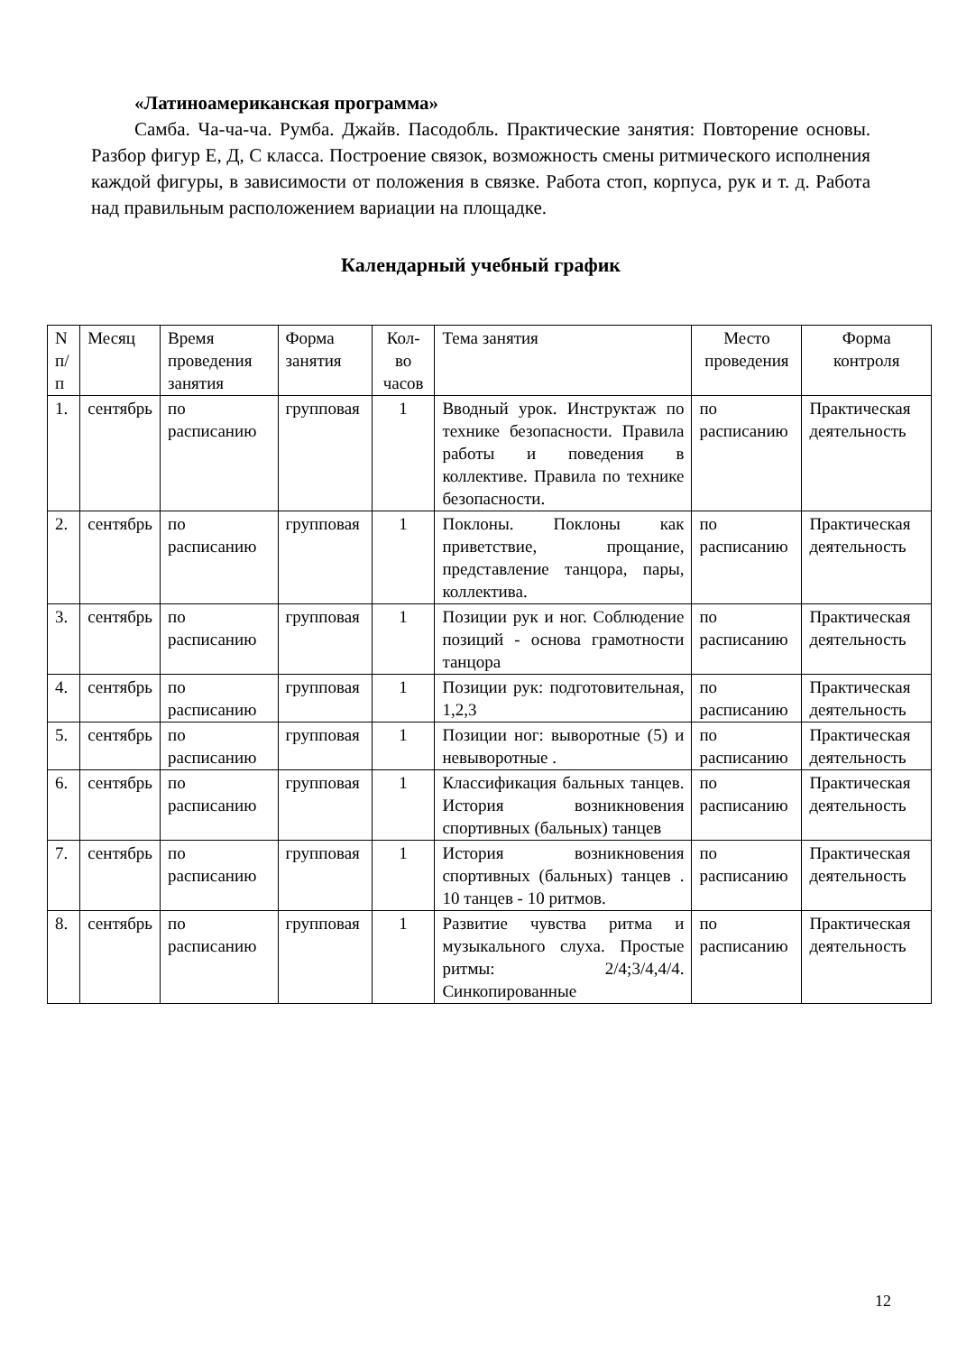«Латиноамериканская программа»
Самба. Ча-ча-ча. Румба. Джайв. Пасодобль. Практические занятия: Повторение основы. Разбор фигур Е, Д, С класса. Построение связок, возможность смены ритмического исполнения каждой фигуры, в зависимости от положения в связке. Работа стоп, корпуса, рук и т. д. Работа над правильным расположением вариации на площадке.
Календарный учебный график
| N п/п | Месяц | Время проведения занятия | Форма занятия | Кол-во часов | Тема занятия | Место проведения | Форма контроля |
| --- | --- | --- | --- | --- | --- | --- | --- |
| 1. | сентябрь | по расписанию | групповая | 1 | Вводный урок. Инструктаж по технике безопасности. Правила работы и поведения в коллективе. Правила по технике безопасности. | по расписанию | Практическая деятельность |
| 2. | сентябрь | по расписанию | групповая | 1 | Поклоны. Поклоны как приветствие, прощание, представление танцора, пары, коллектива. | по расписанию | Практическая деятельность |
| 3. | сентябрь | по расписанию | групповая | 1 | Позиции рук и ног. Соблюдение позиций - основа грамотности танцора | по расписанию | Практическая деятельность |
| 4. | сентябрь | по расписанию | групповая | 1 | Позиции рук: подготовительная, 1,2,3 | по расписанию | Практическая деятельность |
| 5. | сентябрь | по расписанию | групповая | 1 | Позиции ног: выворотные (5) и невыворотные . | по расписанию | Практическая деятельность |
| 6. | сентябрь | по расписанию | групповая | 1 | Классификация бальных танцев. История возникновения спортивных (бальных) танцев | по расписанию | Практическая деятельность |
| 7. | сентябрь | по расписанию | групповая | 1 | История возникновения спортивных (бальных) танцев . 10 танцев - 10 ритмов. | по расписанию | Практическая деятельность |
| 8. | сентябрь | по расписанию | групповая | 1 | Развитие чувства ритма и музыкального слуха. Простые ритмы: 2/4;3/4,4/4. Синкопированные | по расписанию | Практическая деятельность |
12